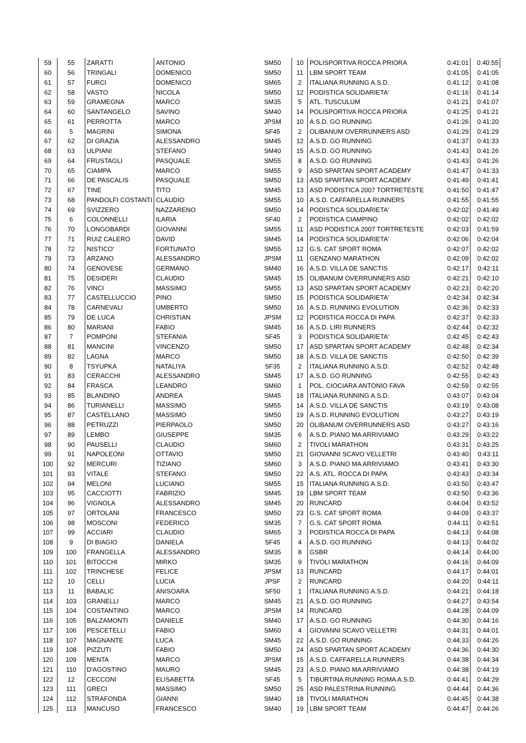| 59 | 55 | ZARATTI | ANTONIO | SM50 | 10 | POLISPORTIVA ROCCA PRIORA | 0:41:01 | 0:40:55 |
| 60 | 56 | TRINGALI | DOMENICO | SM50 | 11 | LBM SPORT TEAM | 0:41:05 | 0:41:05 |
| 61 | 57 | FURCI | DOMENICO | SM65 | 2 | ITALIANA RUNNING A.S.D. | 0:41:12 | 0:41:08 |
| 62 | 58 | VASTO | NICOLA | SM50 | 12 | PODISTICA SOLIDARIETA' | 0:41:16 | 0:41:14 |
| 63 | 59 | GRAMEGNA | MARCO | SM35 | 5 | ATL. TUSCULUM | 0:41:21 | 0:41:07 |
| 64 | 60 | SANTANGELO | SAVINO | SM40 | 14 | POLISPORTIVA ROCCA PRIORA | 0:41:25 | 0:41:21 |
| 65 | 61 | PERROTTA | MARCO | JPSM | 10 | A.S.D. GO RUNNING | 0:41:26 | 0:41:20 |
| 66 | 5 | MAGRINI | SIMONA | SF45 | 2 | OLIBANUM OVERRUNNERS ASD | 0:41:29 | 0:41:29 |
| 67 | 62 | DI GRAZIA | ALESSANDRO | SM45 | 12 | A.S.D. GO RUNNING | 0:41:37 | 0:41:33 |
| 68 | 63 | ULPIANI | STEFANO | SM40 | 15 | A.S.D. GO RUNNING | 0:41:43 | 0:41:26 |
| 69 | 64 | FRUSTAGLI | PASQUALE | SM55 | 8 | A.S.D. GO RUNNING | 0:41:43 | 0:41:26 |
| 70 | 65 | CIAMPA | MARCO | SM55 | 9 | ASD SPARTAN SPORT ACADEMY | 0:41:47 | 0:41:33 |
| 71 | 66 | DE PASCALIS | PASQUALE | SM50 | 13 | ASD SPARTAN SPORT ACADEMY | 0:41:49 | 0:41:41 |
| 72 | 67 | TINE | TITO | SM45 | 13 | ASD PODISTICA 2007 TORTRETESTE | 0:41:50 | 0:41:47 |
| 73 | 68 | PANDOLFI COSTANTI | CLAUDIO | SM55 | 10 | A.S.D. CAFFARELLA RUNNERS | 0:41:55 | 0:41:55 |
| 74 | 69 | SVIZZERO | NAZZARENO | SM50 | 14 | PODISTICA SOLIDARIETA' | 0:42:02 | 0:41:49 |
| 75 | 6 | COLONNELLI | ILARIA | SF40 | 2 | PODISTICA CIAMPINO | 0:42:02 | 0:42:02 |
| 76 | 70 | LONGOBARDI | GIOVANNI | SM55 | 11 | ASD PODISTICA 2007 TORTRETESTE | 0:42:03 | 0:41:59 |
| 77 | 71 | RUIZ CALERO | DAVID | SM45 | 14 | PODISTICA SOLIDARIETA' | 0:42:06 | 0:42:04 |
| 78 | 72 | NISTICO' | FORTUNATO | SM55 | 12 | G.S. CAT SPORT ROMA | 0:42:07 | 0:42:02 |
| 79 | 73 | ARZANO | ALESSANDRO | JPSM | 11 | GENZANO MARATHON | 0:42:09 | 0:42:02 |
| 80 | 74 | GENOVESE | GERMANO | SM40 | 16 | A.S.D. VILLA DE SANCTIS | 0:42:17 | 0:42:11 |
| 81 | 75 | DESIDERI | CLAUDIO | SM45 | 15 | OLIBANUM OVERRUNNERS ASD | 0:42:21 | 0:42:10 |
| 82 | 76 | VINCI | MASSIMO | SM55 | 13 | ASD SPARTAN SPORT ACADEMY | 0:42:23 | 0:42:20 |
| 83 | 77 | CASTELLUCCIO | PINO | SM50 | 15 | PODISTICA SOLIDARIETA' | 0:42:34 | 0:42:34 |
| 84 | 78 | CARNEVALI | UMBERTO | SM50 | 16 | A.S.D. RUNNING EVOLUTION | 0:42:36 | 0:42:33 |
| 85 | 79 | DE LUCA | CHRISTIAN | JPSM | 12 | PODISTICA ROCCA DI PAPA | 0:42:37 | 0:42:33 |
| 86 | 80 | MARIANI | FABIO | SM45 | 16 | A.S.D. LIRI RUNNERS | 0:42:44 | 0:42:32 |
| 87 | 7 | POMPONI | STEFANIA | SF45 | 3 | PODISTICA SOLIDARIETA' | 0:42:45 | 0:42:43 |
| 88 | 81 | MANCINI | VINCENZO | SM50 | 17 | ASD SPARTAN SPORT ACADEMY | 0:42:48 | 0:42:34 |
| 89 | 82 | LAGNA | MARCO | SM50 | 18 | A.S.D. VILLA DE SANCTIS | 0:42:50 | 0:42:39 |
| 90 | 8 | TSYUPKA | NATALIYA | SF35 | 2 | ITALIANA RUNNING A.S.D. | 0:42:52 | 0:42:48 |
| 91 | 83 | CERACCHI | ALESSANDRO | SM45 | 17 | A.S.D. GO RUNNING | 0:42:55 | 0:42:43 |
| 92 | 84 | FRASCA | LEANDRO | SM60 | 1 | POL. CIOCIARA ANTONIO FAVA | 0:42:59 | 0:42:55 |
| 93 | 85 | BLANDINO | ANDREA | SM45 | 18 | ITALIANA RUNNING A.S.D. | 0:43:07 | 0:43:04 |
| 94 | 86 | TURIANELLI | MASSIMO | SM55 | 14 | A.S.D. VILLA DE SANCTIS | 0:43:19 | 0:43:08 |
| 95 | 87 | CASTELLANO | MASSIMO | SM50 | 19 | A.S.D. RUNNING EVOLUTION | 0:43:27 | 0:43:19 |
| 96 | 88 | PETRUZZI | PIERPAOLO | SM50 | 20 | OLIBANUM OVERRUNNERS ASD | 0:43:27 | 0:43:16 |
| 97 | 89 | LEMBO | GIUSEPPE | SM35 | 6 | A.S.D. PIANO MA ARRIVIAMO | 0:43:29 | 0:43:22 |
| 98 | 90 | PAUSELLI | CLAUDIO | SM60 | 2 | TIVOLI MARATHON | 0:43:31 | 0:43:25 |
| 99 | 91 | NAPOLEONI | OTTAVIO | SM50 | 21 | GIOVANNI SCAVO VELLETRI | 0:43:40 | 0:43:11 |
| 100 | 92 | MERCURI | TIZIANO | SM60 | 3 | A.S.D. PIANO MA ARRIVIAMO | 0:43:41 | 0:43:30 |
| 101 | 93 | VITALE | STEFANO | SM50 | 22 | A.S. ATL. ROCCA DI PAPA | 0:43:43 | 0:43:34 |
| 102 | 94 | MELONI | LUCIANO | SM55 | 15 | ITALIANA RUNNING A.S.D. | 0:43:50 | 0:43:47 |
| 103 | 95 | CACCIOTTI | FABRIZIO | SM45 | 19 | LBM SPORT TEAM | 0:43:50 | 0:43:36 |
| 104 | 96 | VIGNOLA | ALESSANDRO | SM45 | 20 | RUNCARD | 0:44:04 | 0:43:52 |
| 105 | 97 | ORTOLANI | FRANCESCO | SM50 | 23 | G.S. CAT SPORT ROMA | 0:44:09 | 0:43:37 |
| 106 | 98 | MOSCONI | FEDERICO | SM35 | 7 | G.S. CAT SPORT ROMA | 0:44:11 | 0:43:51 |
| 107 | 99 | ACCIARI | CLAUDIO | SM65 | 3 | PODISTICA ROCCA DI PAPA | 0:44:13 | 0:44:08 |
| 108 | 9 | DI BIAGIO | DANIELA | SF45 | 4 | A.S.D. GO RUNNING | 0:44:13 | 0:44:02 |
| 109 | 100 | FRANGELLA | ALESSANDRO | SM35 | 8 | GSBR | 0:44:14 | 0:44:00 |
| 110 | 101 | BITOCCHI | MIRKO | SM35 | 9 | TIVOLI MARATHON | 0:44:16 | 0:44:09 |
| 111 | 102 | TRINCHESE | FELICE | JPSM | 13 | RUNCARD | 0:44:17 | 0:44:01 |
| 112 | 10 | CELLI | LUCIA | JPSF | 2 | RUNCARD | 0:44:20 | 0:44:11 |
| 113 | 11 | BABALIC | ANISOARA | SF50 | 1 | ITALIANA RUNNING A.S.D. | 0:44:21 | 0:44:18 |
| 114 | 103 | GRANELLI | MARCO | SM45 | 21 | A.S.D. GO RUNNING | 0:44:27 | 0:43:54 |
| 115 | 104 | COSTANTINO | MARCO | JPSM | 14 | RUNCARD | 0:44:28 | 0:44:09 |
| 116 | 105 | BALZAMONTI | DANIELE | SM40 | 17 | A.S.D. GO RUNNING | 0:44:30 | 0:44:16 |
| 117 | 106 | PESCETELLI | FABIO | SM60 | 4 | GIOVANNI SCAVO VELLETRI | 0:44:31 | 0:44:01 |
| 118 | 107 | MAGNANTE | LUCA | SM45 | 22 | A.S.D. GO RUNNING | 0:44:33 | 0:44:26 |
| 119 | 108 | PIZZUTI | FABIO | SM50 | 24 | ASD SPARTAN SPORT ACADEMY | 0:44:36 | 0:44:30 |
| 120 | 109 | MENTA | MARCO | JPSM | 15 | A.S.D. CAFFARELLA RUNNERS | 0:44:38 | 0:44:34 |
| 121 | 110 | D'AGOSTINO | MAURO | SM45 | 23 | A.S.D. PIANO MA ARRIVIAMO | 0:44:38 | 0:44:19 |
| 122 | 12 | CECCONI | ELISABETTA | SF45 | 5 | TIBURTINA RUNNING ROMA A.S.D. | 0:44:41 | 0:44:29 |
| 123 | 111 | GRECI | MASSIMO | SM50 | 25 | ASD PALESTRINA RUNNING | 0:44:44 | 0:44:36 |
| 124 | 112 | STRAFONDA | GIANNI | SM40 | 18 | TIVOLI MARATHON | 0:44:45 | 0:44:38 |
| 125 | 113 | MANCUSO | FRANCESCO | SM40 | 19 | LBM SPORT TEAM | 0:44:47 | 0:44:26 |